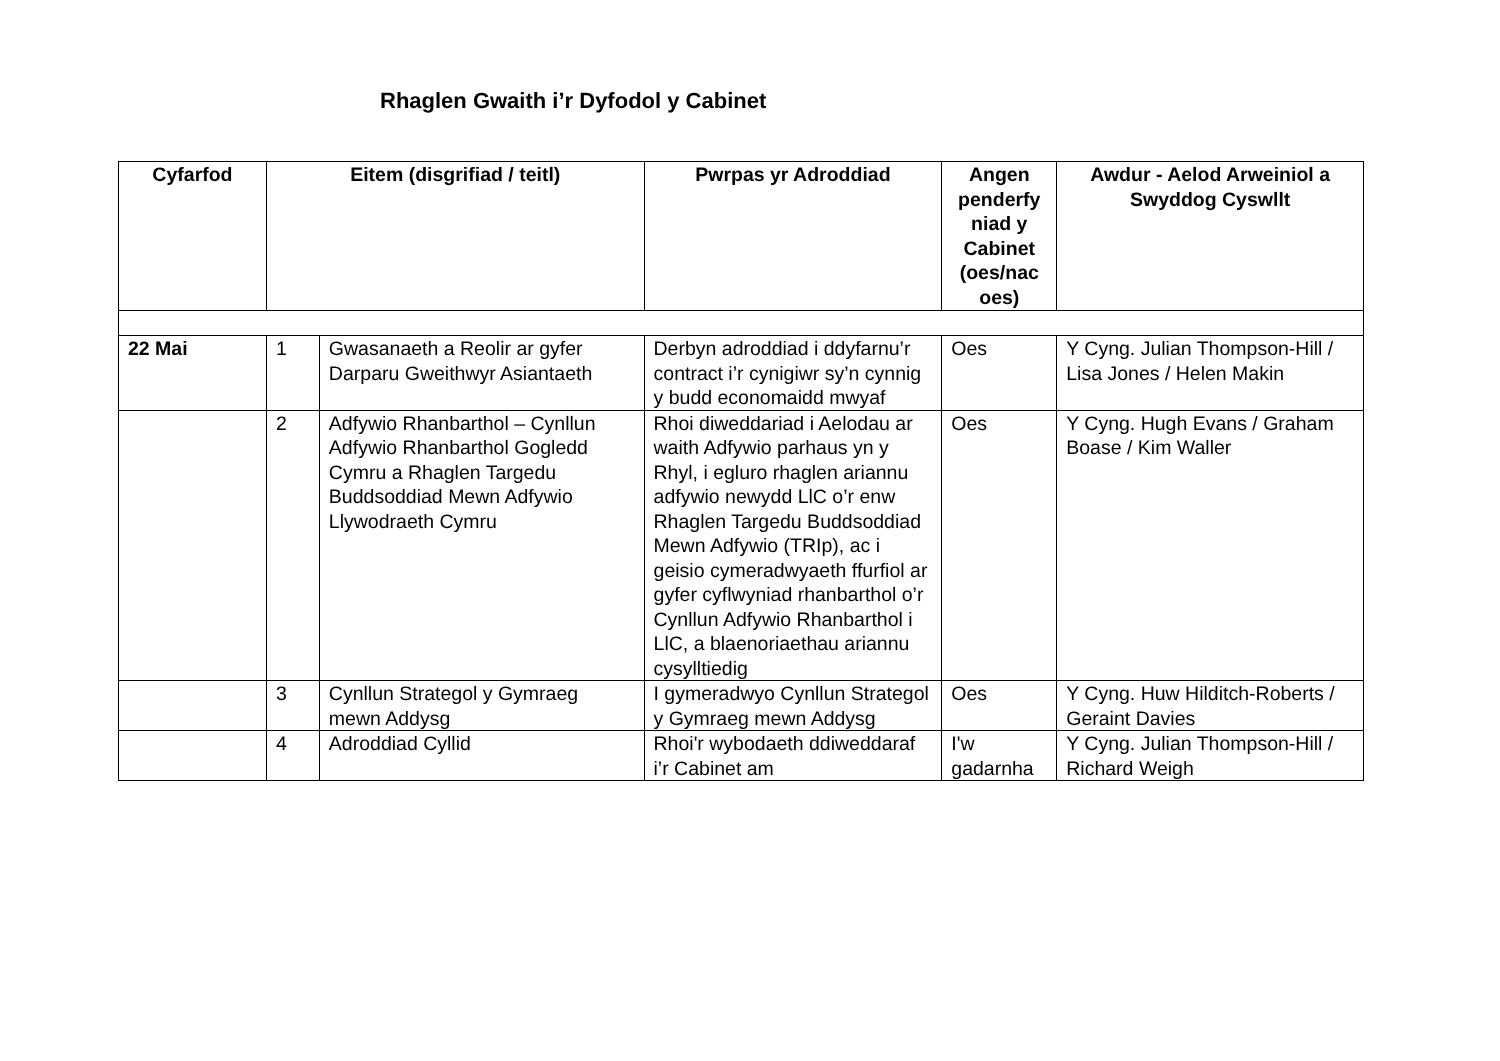Rhaglen Gwaith i’r Dyfodol y Cabinet
| Cyfarfod | Eitem (disgrifiad / teitl) | | Pwrpas yr Adroddiad | Angen penderfy niad y Cabinet (oes/nac oes) | Awdur - Aelod Arweiniol a Swyddog Cyswllt |
| --- | --- | --- | --- | --- | --- |
| 22 Mai | 1 | Gwasanaeth a Reolir ar gyfer Darparu Gweithwyr Asiantaeth | Derbyn adroddiad i ddyfarnu’r contract i’r cynigiwr sy’n cynnig y budd economaidd mwyaf | Oes | Y Cyng. Julian Thompson-Hill / Lisa Jones / Helen Makin |
| | 2 | Adfywio Rhanbarthol – Cynllun Adfywio Rhanbarthol Gogledd Cymru a Rhaglen Targedu Buddsoddiad Mewn Adfywio Llywodraeth Cymru | Rhoi diweddariad i Aelodau ar waith Adfywio parhaus yn y Rhyl, i egluro rhaglen ariannu adfywio newydd LlC o’r enw Rhaglen Targedu Buddsoddiad Mewn Adfywio (TRIp), ac i geisio cymeradwyaeth ffurfiol ar gyfer cyflwyniad rhanbarthol o’r Cynllun Adfywio Rhanbarthol i LlC, a blaenoriaethau ariannu cysylltiedig | Oes | Y Cyng. Hugh Evans / Graham Boase / Kim Waller |
| | 3 | Cynllun Strategol y Gymraeg mewn Addysg | I gymeradwyo Cynllun Strategol y Gymraeg mewn Addysg | Oes | Y Cyng. Huw Hilditch-Roberts / Geraint Davies |
| | 4 | Adroddiad Cyllid | Rhoi'r wybodaeth ddiweddaraf i’r Cabinet am | I'w gadarnha | Y Cyng. Julian Thompson-Hill / Richard Weigh |